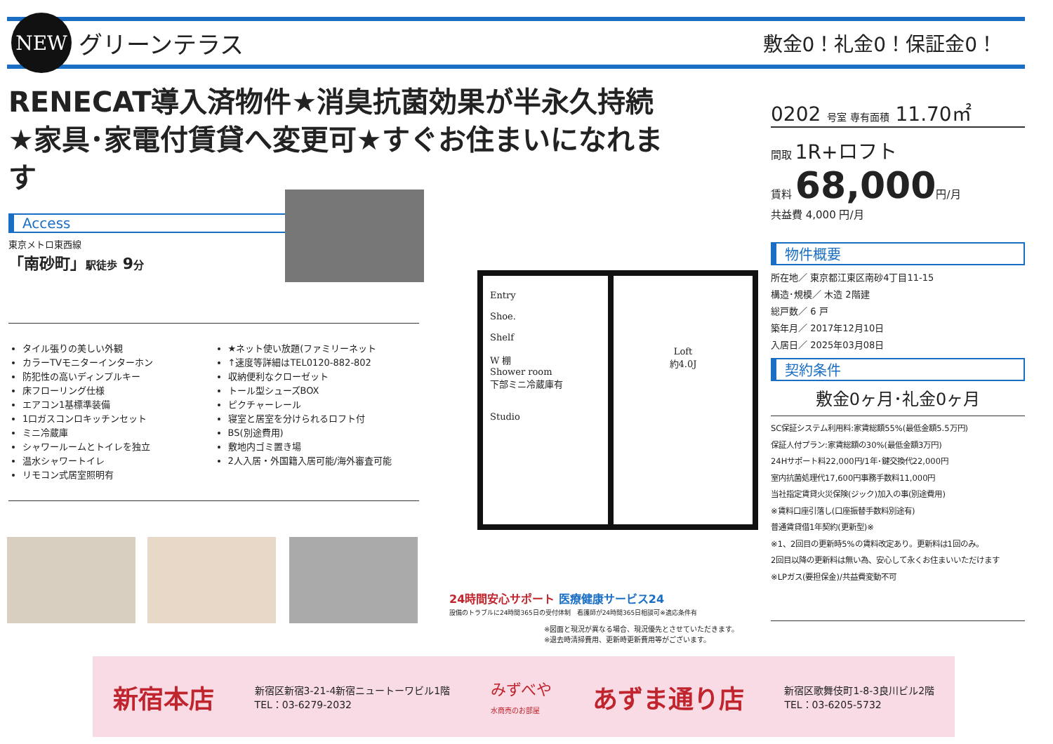NEW
グリーンテラス
敷金0！礼金0！保証金0！
RENECAT導入済物件★消臭抗菌効果が半永久持続
★家具･家電付賃貸へ変更可★すぐお住まいになれます
Access
東京メトロ東西線
「南砂町」駅徒歩 9分
タイル張りの美しい外観
カラーTVモニターインターホン
防犯性の高いディンプルキー
床フローリング仕様
エアコン1基標準装備
1口ガスコンロキッチンセット
ミニ冷蔵庫
シャワールームとトイレを独立
温水シャワートイレ
リモコン式居室照明有
★ネット使い放題(ファミリーネット
↑速度等詳細はTEL0120-882-802
収納便利なクローゼット
トール型シューズBOX
ピクチャーレール
寝室と居室を分けられるロフト付
BS(別途費用)
敷地内ゴミ置き場
2人入居・外国籍入居可能/海外審査可能
Entry
Shoe.
Shelf
W 棚
Shower room
下部ミニ冷蔵庫有
Studio
Loft
約4.0J
24時間安心サポート 医療健康サービス24
設備のトラブルに24時間365日の受付体制　看護師が24時間365日相談可※適応条件有
※図面と現況が異なる場合、現況優先とさせていただきます。
※退去時清掃費用、更新時更新費用等がございます。
0202 号室 専有面積 11.70㎡
間取 1R+ロフト
賃料 68,000円/月
共益費 4,000 円/月
物件概要
所在地／ 東京都江東区南砂4丁目11-15
構造･規模／ 木造 2階建
総戸数／ 6 戸
築年月／ 2017年12月10日
入居日／ 2025年03月08日
契約条件
敷金0ヶ月･礼金0ヶ月
SC保証システム利用料:家賃総額55%(最低金額5.5万円)
保証人付プラン:家賃総額の30%(最低金額3万円)
24Hサポート料22,000円/1年･鍵交換代22,000円
室内抗菌処理代17,600円事務手数料11,000円
当社指定賃貸火災保険(ジック)加入の事(別途費用)
※賃料口座引落し(口座振替手数料別途有)
普通賃貸借1年契約(更新型)※
※1、2回目の更新時5%の賃料改定あり。更新料は1回のみ。
2回目以降の更新料は無い為、安心して永くお住まいいただけます
※LPガス(要担保金)/共益費変動不可
新宿本店
新宿区新宿3-21-4新宿ニュートーワビル1階
TEL：03-6279-2032
みずべや
水商売のお部屋
あずま通り店
新宿区歌舞伎町1-8-3良川ビル2階
TEL：03-6205-5732